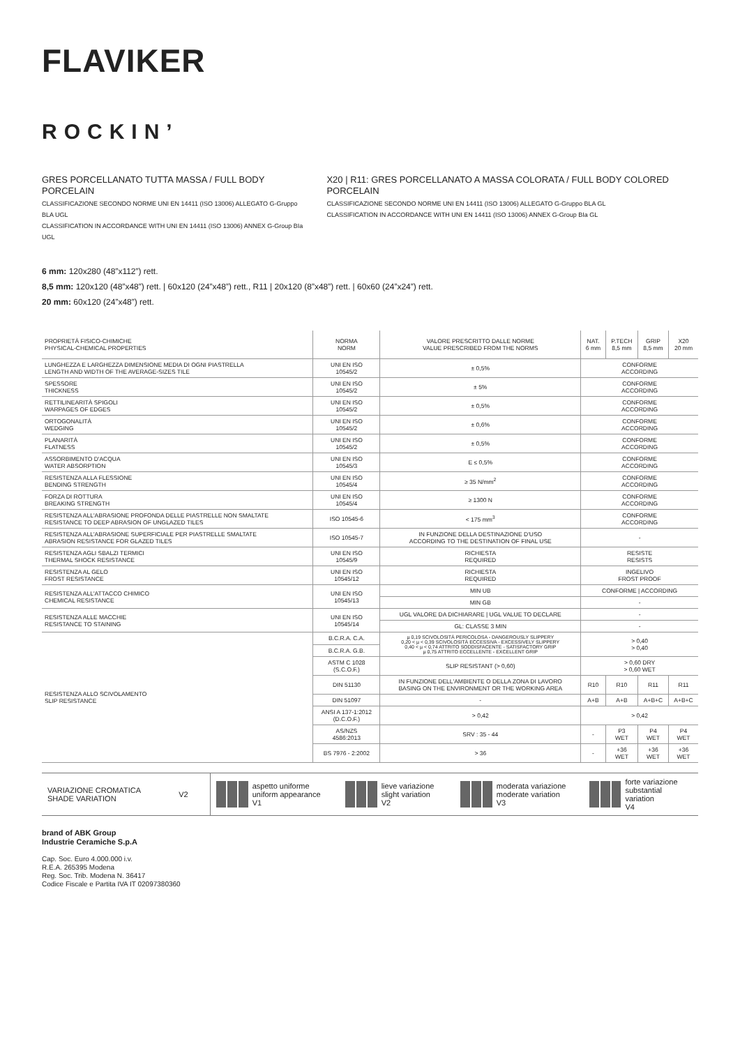FLAVIKER
ROCKIN’
GRES PORCELLANATO TUTTA MASSA / FULL BODY PORCELAIN
CLASSIFICAZIONE SECONDO NORME UNI EN 14411 (ISO 13006) ALLEGATO G-Gruppo BLA UGL
CLASSIFICATION IN ACCORDANCE WITH UNI EN 14411 (ISO 13006) ANNEX G-Group BIa UGL
X20 | R11: GRES PORCELLANATO A MASSA COLORATA / FULL BODY COLORED PORCELAIN
CLASSIFICAZIONE SECONDO NORME UNI EN 14411 (ISO 13006) ALLEGATO G-Gruppo BLA GL
CLASSIFICATION IN ACCORDANCE WITH UNI EN 14411 (ISO 13006) ANNEX G-Group BIa GL
6 mm: 120x280 (48”x112”) rett.
8,5 mm: 120x120 (48”x48”) rett. | 60x120 (24”x48”) rett., R11 | 20x120 (8”x48”) rett. | 60x60 (24”x24”) rett.
20 mm: 60x120 (24”x48”) rett.
| PROPRIETÀ FISICO-CHIMICHE PHYSICAL-CHEMICAL PROPERTIES | NORMA NORM | VALORE PRESCRITTO DALLE NORME VALUE PRESCRIBED FROM THE NORMS | NAT. 6 mm | P.TECH 8,5 mm | GRIP 8,5 mm | X20 20 mm |
| --- | --- | --- | --- | --- | --- | --- |
| LUNGHEZZA E LARGHEZZA DIMENSIONE MEDIA DI OGNI PIASTRELLA LENGTH AND WIDTH OF THE AVERAGE-SIZES TILE | UNI EN ISO 10545/2 | ± 0,5% | CONFORME ACCORDING | | | |
| SPESSORE THICKNESS | UNI EN ISO 10545/2 | ± 5% | CONFORME ACCORDING | | | |
| RETTILINEARITÀ SPIGOLI WARPAGES OF EDGES | UNI EN ISO 10545/2 | ± 0,5% | CONFORME ACCORDING | | | |
| ORTOGONALITÀ WEDGING | UNI EN ISO 10545/2 | ± 0,6% | CONFORME ACCORDING | | | |
| PLANARITÀ FLATNESS | UNI EN ISO 10545/2 | ± 0,5% | CONFORME ACCORDING | | | |
| ASSORBIMENTO D'ACQUA WATER ABSORPTION | UNI EN ISO 10545/3 | E ≤ 0,5% | CONFORME ACCORDING | | | |
| RESISTENZA ALLA FLESSIONE BENDING STRENGTH | UNI EN ISO 10545/4 | ≥ 35 N/mm<sup>2</sup> | CONFORME ACCORDING | | | |
| FORZA DI ROTTURA BREAKING STRENGTH | UNI EN ISO 10545/4 | ≥ 1300 N | CONFORME ACCORDING | | | |
| RESISTENZA ALL'ABRASIONE PROFONDA DELLE PIASTRELLE NON SMALTATE RESISTANCE TO DEEP ABRASION OF UNGLAZED TILES | ISO 10545-6 | < 175 mm<sup>3</sup> | CONFORME ACCORDING | | | |
| RESISTENZA ALL'ABRASIONE SUPERFICIALE PER PIASTRELLE SMALTATE ABRASION RESISTANCE FOR GLAZED TILES | ISO 10545-7 | IN FUNZIONE DELLA DESTINAZIONE D'USO ACCORDING TO THE DESTINATION OF FINAL USE | - | | | |
| RESISTENZA AGLI SBALZI TERMICI THERMAL SHOCK RESISTANCE | UNI EN ISO 10545/9 | RICHIESTA REQUIRED | RESISTE RESISTS | | | |
| RESISTENZA AL GELO FROST RESISTANCE | UNI EN ISO 10545/12 | RICHIESTA REQUIRED | INGELIVO FROST PROOF | | | |
| RESISTENZA ALL'ATTACCO CHIMICO CHEMICAL RESISTANCE | UNI EN ISO 10545/13 | MIN UB | CONFORME / ACCORDING | | | |
| | | MIN GB | - | | | |
| RESISTENZA ALLE MACCHIE RESISTANCE TO STAINING | UNI EN ISO 10545/14 | UGL VALORE DA DICHIARARE / UGL VALUE TO DECLARE | - | | | |
| | | GL: CLASSE 3 MIN | - | | | |
| RESISTENZA ALLO SCIVOLAMENTO SLIP RESISTANCE | B.C.R.A. C.A. | µ 0,19 SCIVOLOSITÀ PERICOLOSA - DANGEROUSLY SLIPPERY 0,20 < µ < 0,39 SCIVOLOSITÀ ECCESSIVA - EXCESSIVELY SLIPPERY 0,40 < µ < 0,74 ATTRITO SODDISFACENTE - SATISFACTORY GRIP µ 0,75 ATTRITO ECCELLENTE - EXCELLENT GRIP | > 0,40 > 0,40 | | | |
| | B.C.R.A. G.B. | | | | | |
| | ASTM C 1028 (S.C.O.F.) | SLIP RESISTANT (> 0,60) | > 0,60 DRY > 0,60 WET | | | |
| | DIN 51130 | IN FUNZIONE DELL'AMBIENTE O DELLA ZONA DI LAVORO BASING ON THE ENVIRONMENT OR THE WORKING AREA | R10 | R10 | R11 | R11 |
| | DIN 51097 | - | A+B | A+B | A+B+C | A+B+C |
| | ANSI A 137-1:2012 (D.C.O.F.) | > 0,42 | > 0,42 | | | |
| | AS/NZS 4586:2013 | SRV : 35 - 44 | - | P3 WET | P4 WET | P4 WET |
| | BS 7976 - 2:2002 | > 36 | - | +36 WET | +36 WET | +36 WET |
VARIAZIONE CROMATICA
SHADE VARIATION
V2
aspetto uniforme
uniform appearance
V1
lieve variazione
slight variation
V2
moderata variazione
moderate variation
V3
forte variazione
substantial variation
V4
brand of ABK Group
Industrie Ceramiche S.p.A
Cap. Soc. Euro 4.000.000 i.v.
R.E.A. 265395 Modena
Reg. Soc. Trib. Modena N. 36417
Codice Fiscale e Partita IVA IT 02097380360